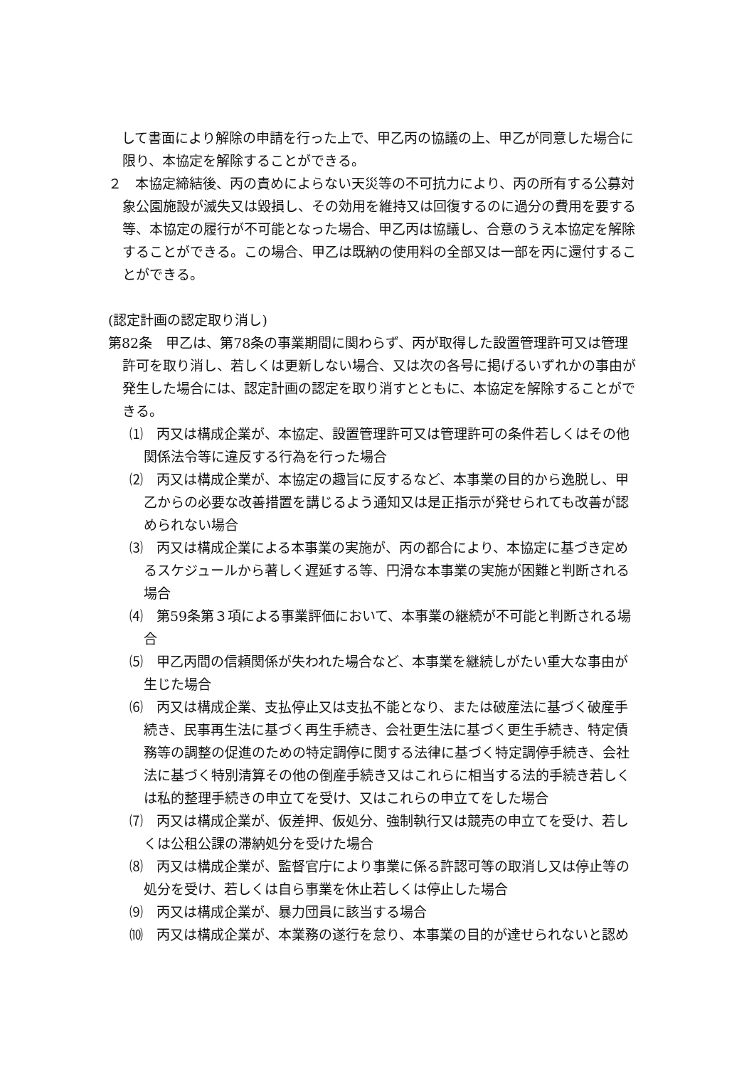して書面により解除の申請を行った上で、甲乙丙の協議の上、甲乙が同意した場合に限り、本協定を解除することができる。
２　本協定締結後、丙の責めによらない天災等の不可抗力により、丙の所有する公募対象公園施設が滅失又は毀損し、その効用を維持又は回復するのに過分の費用を要する等、本協定の履行が不可能となった場合、甲乙丙は協議し、合意のうえ本協定を解除することができる。この場合、甲乙は既納の使用料の全部又は一部を丙に還付することができる。
(認定計画の認定取り消し)
第82条　甲乙は、第78条の事業期間に関わらず、丙が取得した設置管理許可又は管理許可を取り消し、若しくは更新しない場合、又は次の各号に掲げるいずれかの事由が発生した場合には、認定計画の認定を取り消すとともに、本協定を解除することができる。
⑴　丙又は構成企業が、本協定、設置管理許可又は管理許可の条件若しくはその他関係法令等に違反する行為を行った場合
⑵　丙又は構成企業が、本協定の趣旨に反するなど、本事業の目的から逸脱し、甲乙からの必要な改善措置を講じるよう通知又は是正指示が発せられても改善が認められない場合
⑶　丙又は構成企業による本事業の実施が、丙の都合により、本協定に基づき定めるスケジュールから著しく遅延する等、円滑な本事業の実施が困難と判断される場合
⑷　第59条第３項による事業評価において、本事業の継続が不可能と判断される場合
⑸　甲乙丙間の信頼関係が失われた場合など、本事業を継続しがたい重大な事由が生じた場合
⑹　丙又は構成企業、支払停止又は支払不能となり、または破産法に基づく破産手続き、民事再生法に基づく再生手続き、会社更生法に基づく更生手続き、特定債務等の調整の促進のための特定調停に関する法律に基づく特定調停手続き、会社法に基づく特別清算その他の倒産手続き又はこれらに相当する法的手続き若しくは私的整理手続きの申立てを受け、又はこれらの申立てをした場合
⑺　丙又は構成企業が、仮差押、仮処分、強制執行又は競売の申立てを受け、若しくは公租公課の滞納処分を受けた場合
⑻　丙又は構成企業が、監督官庁により事業に係る許認可等の取消し又は停止等の処分を受け、若しくは自ら事業を休止若しくは停止した場合
⑼　丙又は構成企業が、暴力団員に該当する場合
⑽　丙又は構成企業が、本業務の遂行を怠り、本事業の目的が達せられないと認め